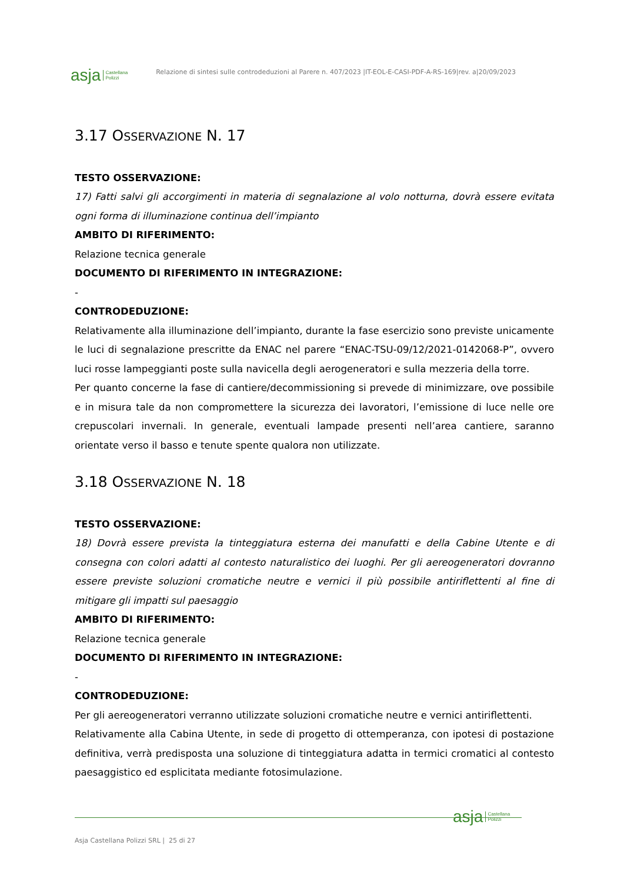asja Castellana
Polizzi
Relazione di sintesi sulle controdeduzioni al Parere n. 407/2023 |IT-EOL-E-CASI-PDF-A-RS-169|rev. a|20/09/2023
3.17 OSSERVAZIONE N. 17
TESTO OSSERVAZIONE:
17) Fatti salvi gli accorgimenti in materia di segnalazione al volo notturna, dovrà essere evitata ogni forma di illuminazione continua dell’impianto
AMBITO DI RIFERIMENTO:
Relazione tecnica generale
DOCUMENTO DI RIFERIMENTO IN INTEGRAZIONE:
-
CONTRODEDUZIONE:
Relativamente alla illuminazione dell’impianto, durante la fase esercizio sono previste unicamente le luci di segnalazione prescritte da ENAC nel parere “ENAC-TSU-09/12/2021-0142068-P”, ovvero luci rosse lampeggianti poste sulla navicella degli aerogeneratori e sulla mezzeria della torre.
Per quanto concerne la fase di cantiere/decommissioning si prevede di minimizzare, ove possibile e in misura tale da non compromettere la sicurezza dei lavoratori, l’emissione di luce nelle ore crepuscolari invernali. In generale, eventuali lampade presenti nell’area cantiere, saranno orientate verso il basso e tenute spente qualora non utilizzate.
3.18 OSSERVAZIONE N. 18
TESTO OSSERVAZIONE:
18) Dovrà essere prevista la tinteggiatura esterna dei manufatti e della Cabine Utente e di consegna con colori adatti al contesto naturalistico dei luoghi. Per gli aereogeneratori dovranno essere previste soluzioni cromatiche neutre e vernici il più possibile antiriflettenti al fine di mitigare gli impatti sul paesaggio
AMBITO DI RIFERIMENTO:
Relazione tecnica generale
DOCUMENTO DI RIFERIMENTO IN INTEGRAZIONE:
-
CONTRODEDUZIONE:
Per gli aereogeneratori verranno utilizzate soluzioni cromatiche neutre e vernici antiriflettenti.
Relativamente alla Cabina Utente, in sede di progetto di ottemperanza, con ipotesi di postazione definitiva, verrà predisposta una soluzione di tinteggiatura adatta in termici cromatici al contesto paesaggistico ed esplicitata mediante fotosimulazione.
asja Castellana
Polizzi
Asja Castellana Polizzi SRL | 25 di 27